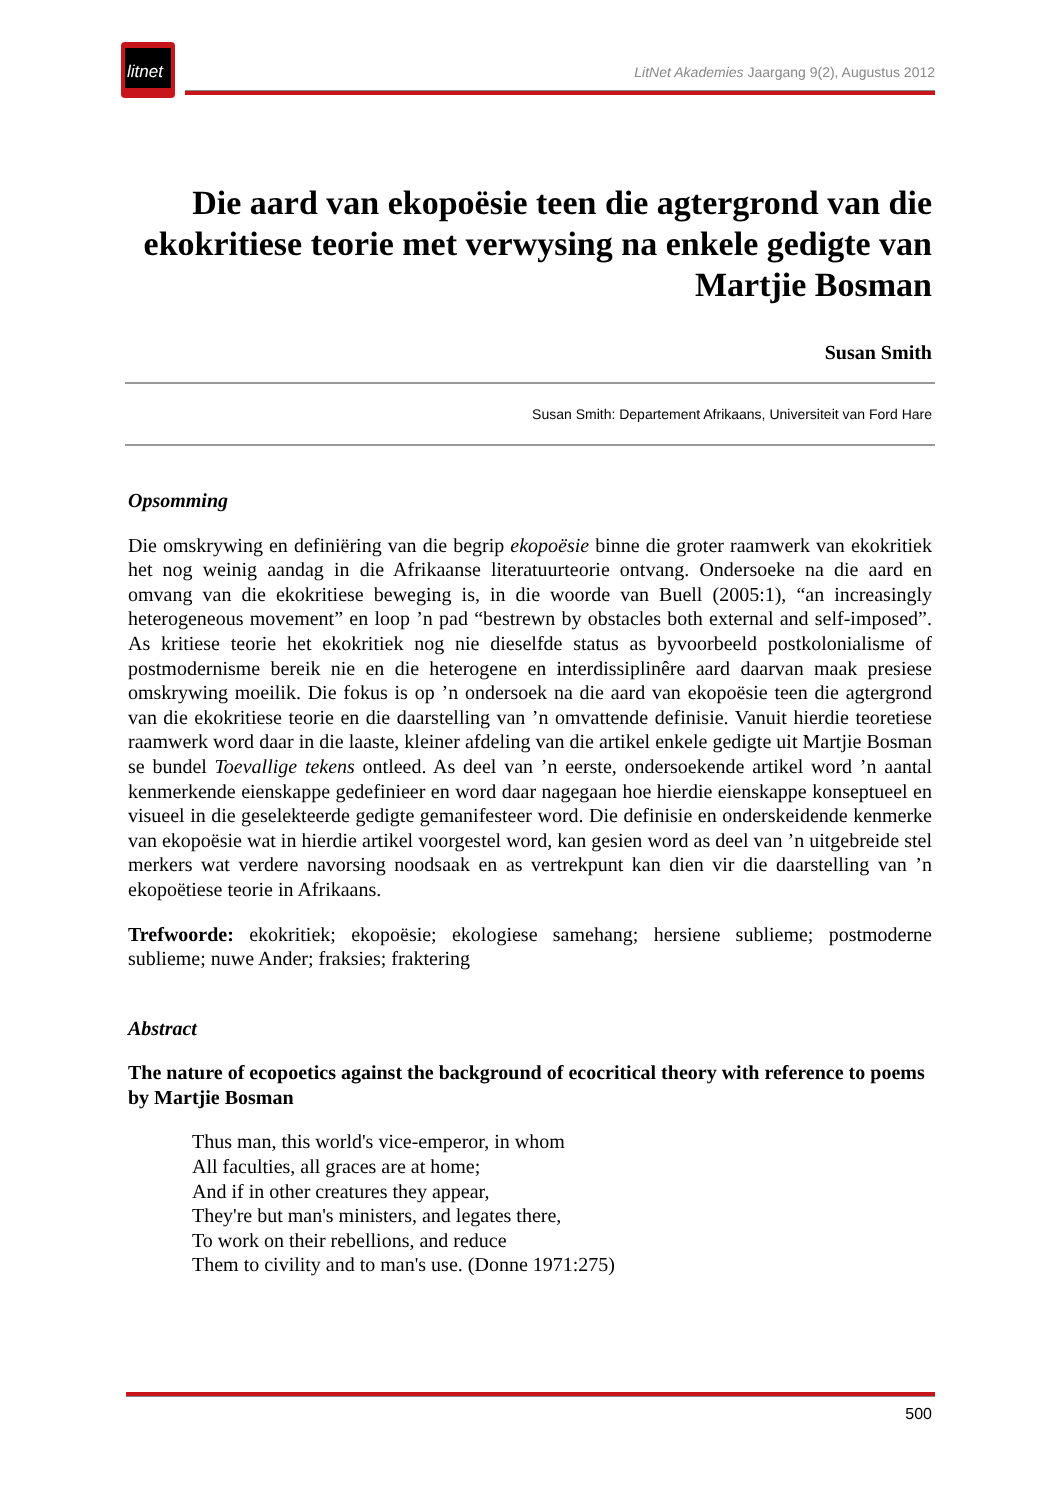litnet
LitNet Akademies Jaargang 9(2), Augustus 2012
Die aard van ekopoësie teen die agtergrond van die ekokritiese teorie met verwysing na enkele gedigte van Martjie Bosman
Susan Smith
Susan Smith: Departement Afrikaans, Universiteit van Ford Hare
Opsomming
Die omskrywing en definiëring van die begrip ekopoësie binne die groter raamwerk van ekokritiek het nog weinig aandag in die Afrikaanse literatuurteorie ontvang. Ondersoeke na die aard en omvang van die ekokritiese beweging is, in die woorde van Buell (2005:1), “an increasingly heterogeneous movement” en loop ’n pad “bestrewn by obstacles both external and self-imposed”. As kritiese teorie het ekokritiek nog nie dieselfde status as byvoorbeeld postkolonialisme of postmodernisme bereik nie en die heterogene en interdissiplinêre aard daarvan maak presiese omskrywing moeilik. Die fokus is op ’n ondersoek na die aard van ekopoësie teen die agtergrond van die ekokritiese teorie en die daarstelling van ’n omvattende definisie. Vanuit hierdie teoretiese raamwerk word daar in die laaste, kleiner afdeling van die artikel enkele gedigte uit Martjie Bosman se bundel Toevallige tekens ontleed. As deel van ’n eerste, ondersoekende artikel word ’n aantal kenmerkende eienskappe gedefinieer en word daar nagegaan hoe hierdie eienskappe konseptueel en visueel in die geselekteerde gedigte gemanifesteer word. Die definisie en onderskeidende kenmerke van ekopoësie wat in hierdie artikel voorgestel word, kan gesien word as deel van ’n uitgebreide stel merkers wat verdere navorsing noodsaak en as vertrekpunt kan dien vir die daarstelling van ’n ekopoëtiese teorie in Afrikaans.
Trefwoorde: ekokritiek; ekopoësie; ekologiese samehang; hersiene sublieme; postmoderne sublieme; nuwe Ander; fraksies; fraktering
Abstract
The nature of ecopoetics against the background of ecocritical theory with reference to poems by Martjie Bosman
Thus man, this world's vice-emperor, in whom
All faculties, all graces are at home;
And if in other creatures they appear,
They're but man's ministers, and legates there,
To work on their rebellions, and reduce
Them to civility and to man's use. (Donne 1971:275)
500